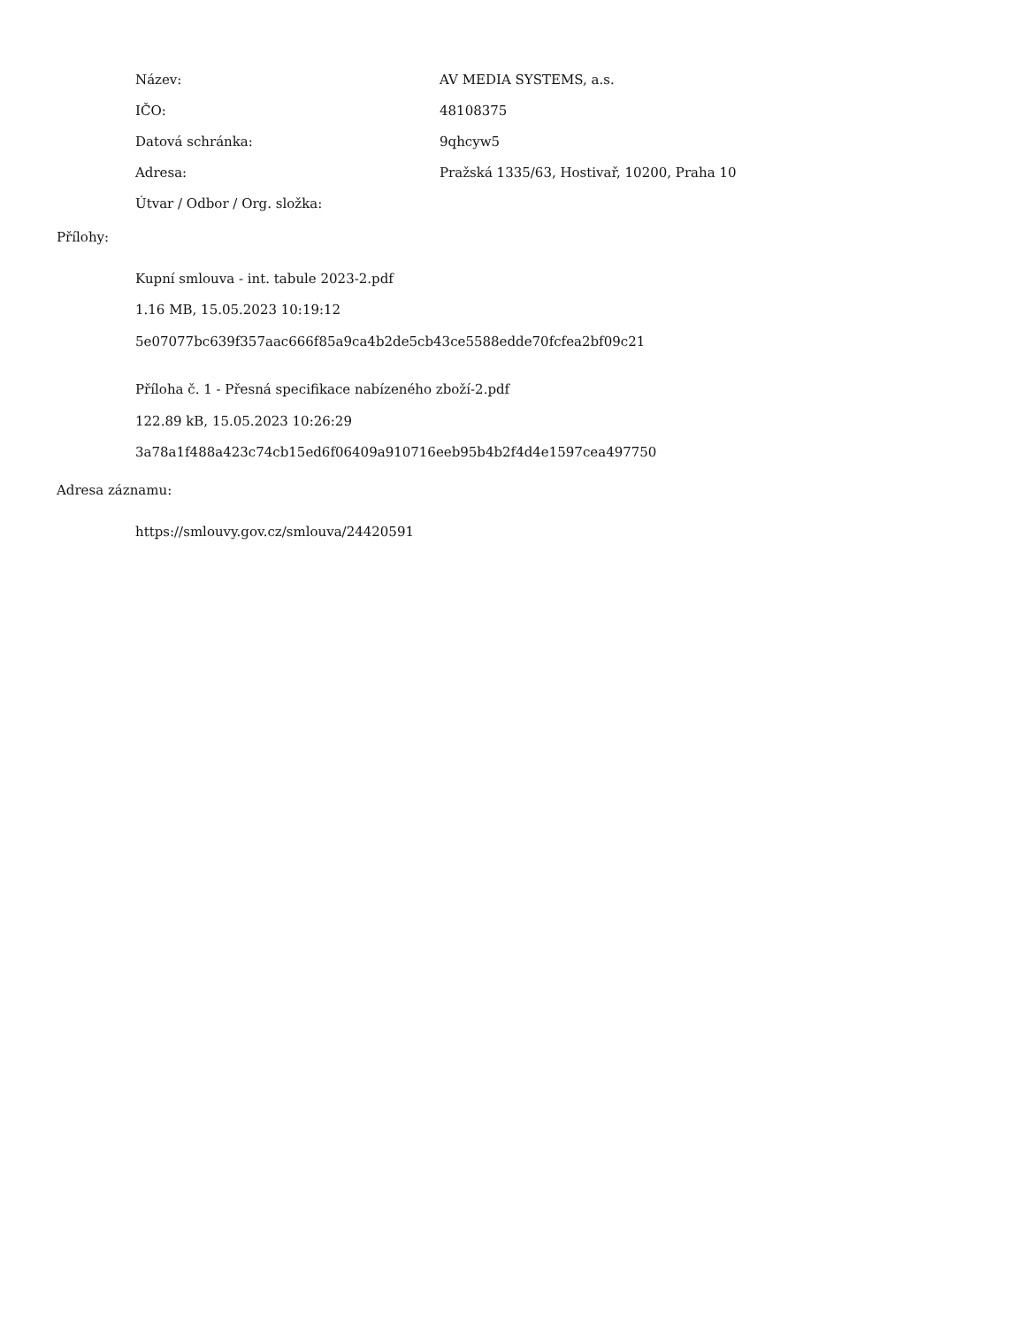Název: AV MEDIA SYSTEMS, a.s.
IČO: 48108375
Datová schránka: 9qhcyw5
Adresa:
Pražská 1335/63, Hostivař, 10200, Praha 10
Útvar / Odbor / Org. složka:
Přílohy:
Kupní smlouva - int. tabule 2023-2.pdf
1.16 MB, 15.05.2023 10:19:12
5e07077bc639f357aac666f85a9ca4b2de5cb43ce5588edde70fcfea2bf09c21
Příloha č. 1 - Přesná specifikace nabízeného zboží-2.pdf
122.89 kB, 15.05.2023 10:26:29
3a78a1f488a423c74cb15ed6f06409a910716eeb95b4b2f4d4e1597cea497750
Adresa záznamu:
https://smlouvy.gov.cz/smlouva/24420591